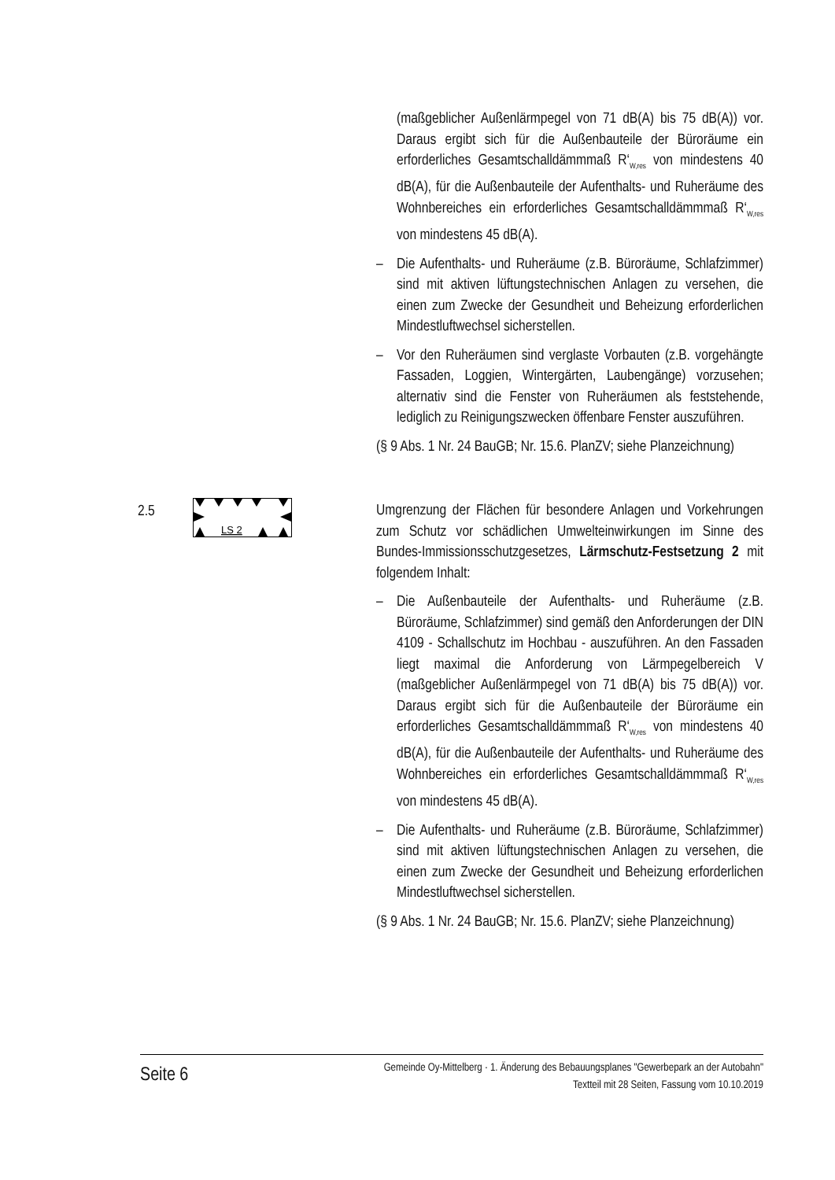(maßgeblicher Außenlärmpegel von 71 dB(A) bis 75 dB(A)) vor. Daraus ergibt sich für die Außenbauteile der Büroräume ein erforderliches Gesamtschalldämmmaß R‘<sub>W,res</sub> von mindestens 40 dB(A), für die Außenbauteile der Aufenthalts- und Ruheräume des Wohnbereiches ein erforderliches Gesamtschalldämmmaß R‘<sub>W,res</sub> von mindestens 45 dB(A).
– Die Aufenthalts- und Ruheräume (z.B. Büroräume, Schlafzimmer) sind mit aktiven lüftungstechnischen Anlagen zu versehen, die einen zum Zwecke der Gesundheit und Beheizung erforderlichen Mindestluftwechsel sicherstellen.
– Vor den Ruheräumen sind verglaste Vorbauten (z.B. vorgehängte Fassaden, Loggien, Wintergärten, Laubengänge) vorzusehen; alternativ sind die Fenster von Ruheräumen als feststehende, lediglich zu Reinigungszwecken öffenbare Fenster auszuführen.
(§ 9 Abs. 1 Nr. 24 BauGB; Nr. 15.6. PlanZV; siehe Planzeichnung)
2.5
LS 2
Umgrenzung der Flächen für besondere Anlagen und Vorkehrungen zum Schutz vor schädlichen Umwelteinwirkungen im Sinne des Bundes-Immissionsschutzgesetzes, Lärmschutz-Festsetzung 2 mit folgendem Inhalt:
– Die Außenbauteile der Aufenthalts- und Ruheräume (z.B. Büroräume, Schlafzimmer) sind gemäß den Anforderungen der DIN 4109 - Schallschutz im Hochbau - auszuführen. An den Fassaden liegt maximal die Anforderung von Lärmpegelbereich V (maßgeblicher Außenlärmpegel von 71 dB(A) bis 75 dB(A)) vor. Daraus ergibt sich für die Außenbauteile der Büroräume ein erforderliches Gesamtschalldämmmaß R‘<sub>W,res</sub> von mindestens 40 dB(A), für die Außenbauteile der Aufenthalts- und Ruheräume des Wohnbereiches ein erforderliches Gesamtschalldämmmaß R‘<sub>W,res</sub> von mindestens 45 dB(A).
– Die Aufenthalts- und Ruheräume (z.B. Büroräume, Schlafzimmer) sind mit aktiven lüftungstechnischen Anlagen zu versehen, die einen zum Zwecke der Gesundheit und Beheizung erforderlichen Mindestluftwechsel sicherstellen.
(§ 9 Abs. 1 Nr. 24 BauGB; Nr. 15.6. PlanZV; siehe Planzeichnung)
Seite 6
Gemeinde Oy-Mittelberg · 1. Änderung des Bebauungsplanes "Gewerbepark an der Autobahn"
Textteil mit 28 Seiten, Fassung vom 10.10.2019